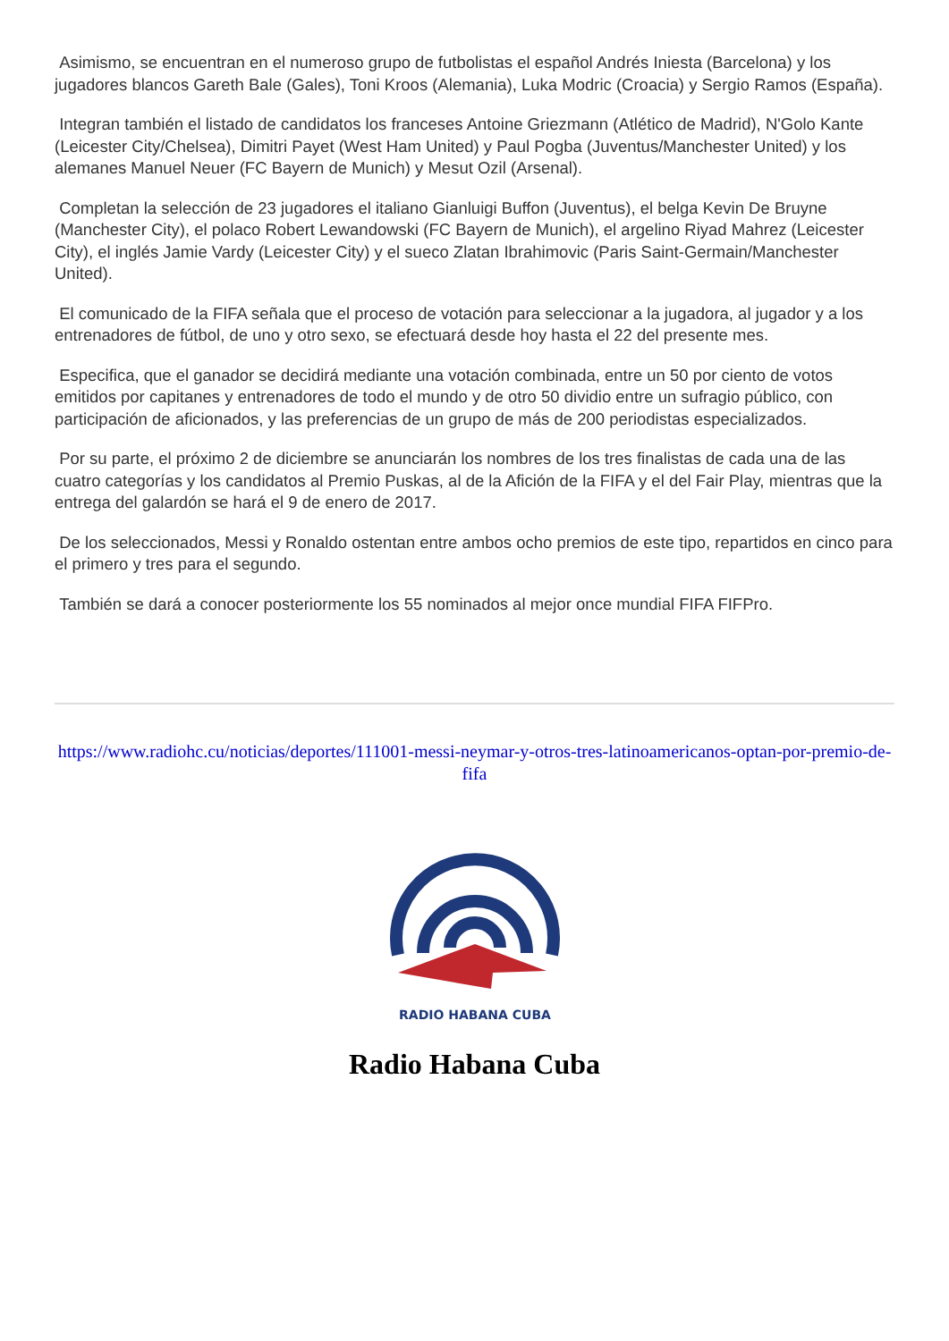Asimismo, se encuentran en el numeroso grupo de futbolistas el español Andrés Iniesta (Barcelona) y los jugadores blancos Gareth Bale (Gales), Toni Kroos (Alemania), Luka Modric (Croacia) y Sergio Ramos (España).
Integran también el listado de candidatos los franceses Antoine Griezmann (Atlético de Madrid), N'Golo Kante (Leicester City/Chelsea), Dimitri Payet (West Ham United) y Paul Pogba (Juventus/Manchester United) y los alemanes Manuel Neuer (FC Bayern de Munich) y Mesut Ozil (Arsenal).
Completan la selección de 23 jugadores el italiano Gianluigi Buffon (Juventus), el belga Kevin De Bruyne (Manchester City), el polaco Robert Lewandowski (FC Bayern de Munich), el argelino Riyad Mahrez (Leicester City), el inglés Jamie Vardy (Leicester City) y el sueco Zlatan Ibrahimovic (Paris Saint-Germain/Manchester United).
El comunicado de la FIFA señala que el proceso de votación para seleccionar a la jugadora, al jugador y a los entrenadores de fútbol, de uno y otro sexo, se efectuará desde hoy hasta el 22 del presente mes.
Especifica, que el ganador se decidirá mediante una votación combinada, entre un 50 por ciento de votos emitidos por capitanes y entrenadores de todo el mundo y de otro 50 dividio entre un sufragio público, con participación de aficionados, y las preferencias de un grupo de más de 200 periodistas especializados.
Por su parte, el próximo 2 de diciembre se anunciarán los nombres de los tres finalistas de cada una de las cuatro categorías y los candidatos al Premio Puskas, al de la Afición de la FIFA y el del Fair Play, mientras que la entrega del galardón se hará el 9 de enero de 2017.
De los seleccionados, Messi y Ronaldo ostentan entre ambos ocho premios de este tipo, repartidos en cinco para el primero y tres para el segundo.
También se dará a conocer posteriormente los 55 nominados al mejor once mundial FIFA FIFPro.
https://www.radiohc.cu/noticias/deportes/111001-messi-neymar-y-otros-tres-latinoamericanos-optan-por-premio-de-fifa
RADIO HABANA CUBA
Radio Habana Cuba